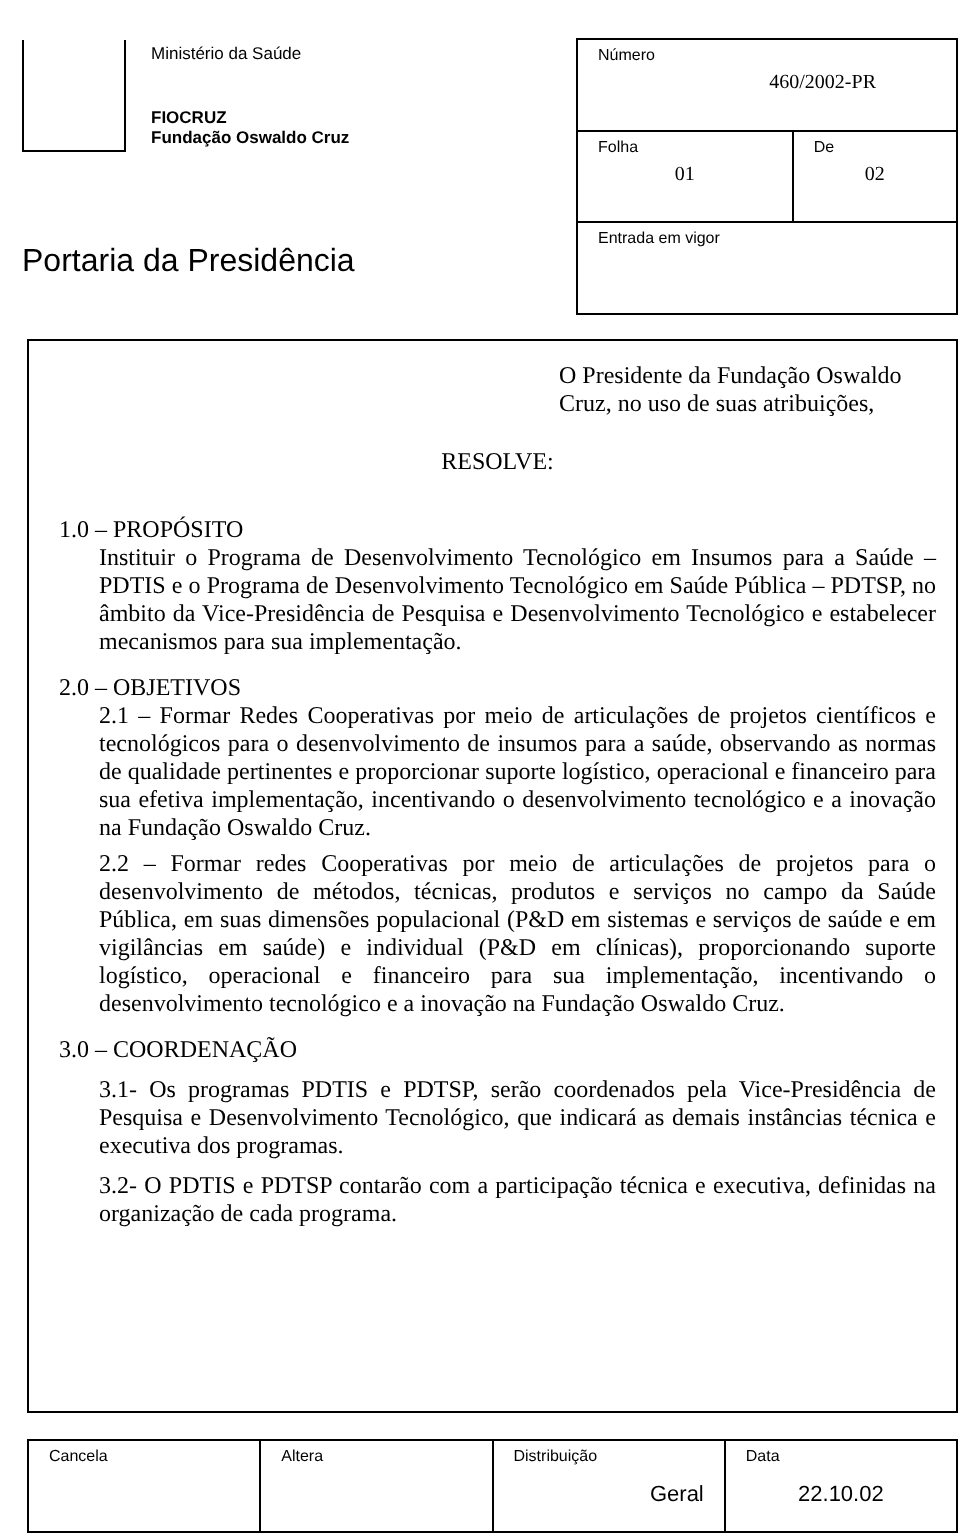Ministério da Saúde
FIOCRUZ
Fundação Oswaldo Cruz
Portaria da Presidência
| Número 460/2002-PR | |
| Folha 01 | De 02 |
| Entrada em vigor | |
O Presidente da Fundação Oswaldo Cruz, no uso de suas atribuições,
RESOLVE:
1.0 – PROPÓSITO
Instituir o Programa de Desenvolvimento Tecnológico em Insumos para a Saúde – PDTIS e o Programa de Desenvolvimento Tecnológico em Saúde Pública – PDTSP, no âmbito da Vice-Presidência de Pesquisa e Desenvolvimento Tecnológico e estabelecer mecanismos para sua implementação.
2.0 – OBJETIVOS
2.1 – Formar Redes Cooperativas por meio de articulações de projetos científicos e tecnológicos para o desenvolvimento de insumos para a saúde, observando as normas de qualidade pertinentes e proporcionar suporte logístico, operacional e financeiro para sua efetiva implementação, incentivando o desenvolvimento tecnológico e a inovação na Fundação Oswaldo Cruz.
2.2 – Formar redes Cooperativas por meio de articulações de projetos para o desenvolvimento de métodos, técnicas, produtos e serviços no campo da Saúde Pública, em suas dimensões populacional (P&D em sistemas e serviços de saúde e em vigilâncias em saúde) e individual (P&D em clínicas), proporcionando suporte logístico, operacional e financeiro para sua implementação, incentivando o desenvolvimento tecnológico e a inovação na Fundação Oswaldo Cruz.
3.0 – COORDENAÇÃO
3.1- Os programas PDTIS e PDTSP, serão coordenados pela Vice-Presidência de Pesquisa e Desenvolvimento Tecnológico, que indicará as demais instâncias técnica e executiva dos programas.
3.2- O PDTIS e PDTSP contarão com a participação técnica e executiva, definidas na organização de cada programa.
| Cancela | Altera | Distribuição Geral | Data 22.10.02 |